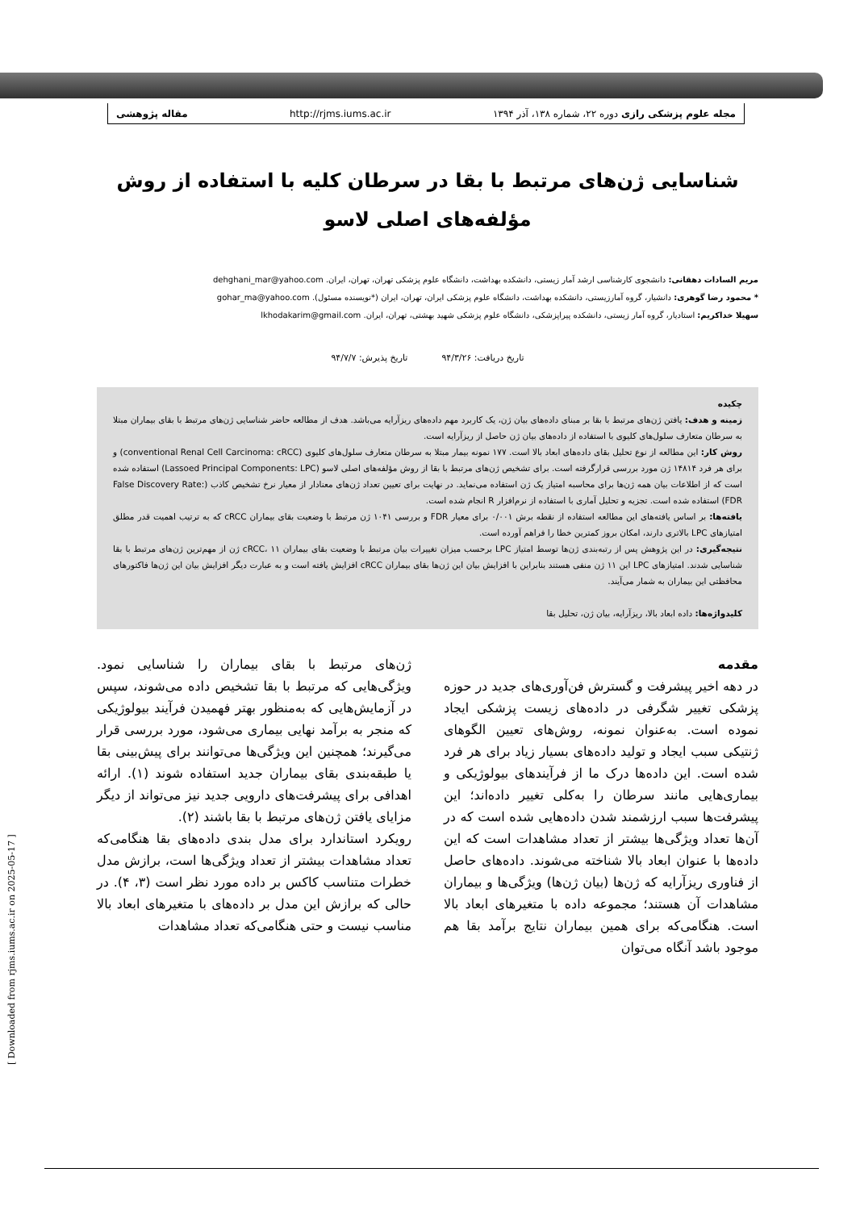مجله علوم پزشکی رازی دوره ۲۲، شماره ۱۳۸، آذر ۱۳۹۴ http://rjms.iums.ac.ir مقاله پژوهشی
[ Downloaded from rjms.iums.ac.ir on 2025-05-17 ]
شناسایی ژن‌های مرتبط با بقا در سرطان کلیه با استفاده از روش
مؤلفه‌های اصلی لاسو
مریم السادات دهقانی: دانشجوی کارشناسی ارشد آمار زیستی، دانشکده بهداشت، دانشگاه علوم پزشکی تهران، تهران، ایران. dehghani_mar@yahoo.com
* محمود رضا گوهری: دانشیار، گروه آمارزیستی، دانشکده بهداشت، دانشگاه علوم پزشکی ایران، تهران، ایران (*نویسنده مسئول). gohar_ma@yahoo.com
سهیلا خداکریم: استادیار، گروه آمار زیستی، دانشکده پیراپزشکی، دانشگاه علوم پزشکی شهید بهشتی، تهران، ایران. lkhodakarim@gmail.com
تاریخ دریافت: ۹۴/۳/۲۶ تاریخ پذیرش: ۹۴/۷/۷
چکیده
زمینه و هدف: یافتن ژن‌های مرتبط با بقا بر مبنای داده‌های بیان ژن، یک کاربرد مهم داده‌های ریزآرایه می‌باشد. هدف از مطالعه حاضر شناسایی ژن‌های مرتبط با بقای بیماران مبتلا به سرطان متعارف سلول‌های کلیوی با استفاده از داده‌های بیان ژن حاصل از ریزآرایه است.
روش کار: این مطالعه از نوع تحلیل بقای داده‌های ابعاد بالا است. ۱۷۷ نمونه بیمار مبتلا به سرطان متعارف سلول‌های کلیوی (conventional Renal Cell Carcinoma: cRCC) و برای هر فرد ۱۴۸۱۴ ژن مورد بررسی قرارگرفته است. برای تشخیص ژن‌های مرتبط با بقا از روش مؤلفه‌های اصلی لاسو (Lassoed Principal Components: LPC) استفاده شده است که از اطلاعات بیان همه ژن‌ها برای محاسبه امتیاز یک ژن استفاده می‌نماید. در نهایت برای تعیین تعداد ژن‌های معنادار از معیار نرخ تشخیص کاذب (False Discovery Rate: FDR) استفاده شده است. تجزیه و تحلیل آماری با استفاده از نرم‌افزار R انجام شده است.
یافته‌ها: بر اساس یافته‌های این مطالعه استفاده از نقطه برش ۰/۰۰۱ برای معیار FDR و بررسی ۱۰۴۱ ژن مرتبط با وضعیت بقای بیماران cRCC که به ترتیب اهمیت قدر مطلق امتیازهای LPC بالاتری دارند، امکان بروز کمترین خطا را فراهم آورده است.
نتیجه‌گیری: در این پژوهش پس از رتبه‌بندی ژن‌ها توسط امتیاز LPC برحسب میزان تغییرات بیان مرتبط با وضعیت بقای بیماران cRCC، ۱۱ ژن از مهم‌ترین ژن‌های مرتبط با بقا شناسایی شدند. امتیازهای LPC این ۱۱ ژن منفی هستند بنابراین با افزایش بیان این ژن‌ها بقای بیماران cRCC افزایش یافته است و به عبارت دیگر افزایش بیان این ژن‌ها فاکتورهای محافظتی این بیماران به شمار می‌آیند.
کلیدواژه‌ها: داده ابعاد بالا، ریزآرایه، بیان ژن، تحلیل بقا
مقدمه
در دهه اخیر پیشرفت و گسترش فن‌آوری‌های جدید در حوزه پزشکی تغییر شگرفی در داده‌های زیست پزشکی ایجاد نموده است. به‌عنوان نمونه، روش‌های تعیین الگوهای ژنتیکی سبب ایجاد و تولید داده‌های بسیار زیاد برای هر فرد شده است. این داده‌ها درک ما از فرآیندهای بیولوژیکی و بیماری‌هایی مانند سرطان را به‌کلی تغییر داده‌اند؛ این پیشرفت‌ها سبب ارزشمند شدن داده‌هایی شده است که در آن‌ها تعداد ویژگی‌ها بیشتر از تعداد مشاهدات است که این داده‌ها با عنوان ابعاد بالا شناخته می‌شوند. داده‌های حاصل از فناوری ریزآرایه که ژن‌ها (بیان ژن‌ها) ویژگی‌ها و بیماران مشاهدات آن هستند؛ مجموعه داده با متغیرهای ابعاد بالا است. هنگامی‌که برای همین بیماران نتایج برآمد بقا هم موجود باشد آنگاه می‌توان
ژن‌های مرتبط با بقای بیماران را شناسایی نمود. ویژگی‌هایی که مرتبط با بقا تشخیص داده می‌شوند، سپس در آزمایش‌هایی که به‌منظور بهتر فهمیدن فرآیند بیولوژیکی که منجر به برآمد نهایی بیماری می‌شود، مورد بررسی قرار می‌گیرند؛ همچنین این ویژگی‌ها می‌توانند برای پیش‌بینی بقا یا طبقه‌بندی بقای بیماران جدید استفاده شوند (۱). ارائه اهدافی برای پیشرفت‌های دارویی جدید نیز می‌تواند از دیگر مزایای یافتن ژن‌های مرتبط با بقا باشند (۲).
رویکرد استاندارد برای مدل بندی داده‌های بقا هنگامی‌که تعداد مشاهدات بیشتر از تعداد ویژگی‌ها است، برازش مدل خطرات متناسب کاکس بر داده مورد نظر است (۳، ۴). در حالی که برازش این مدل بر داده‌های با متغیرهای ابعاد بالا مناسب نیست و حتی هنگامی‌که تعداد مشاهدات